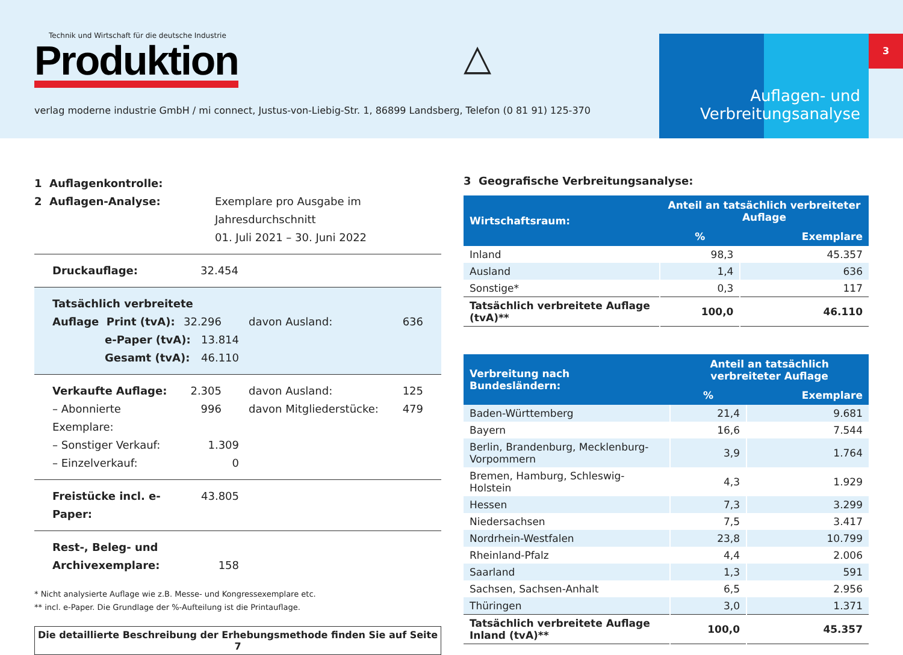Technik und Wirtschaft für die deutsche Industrie
Produktion
verlag moderne industrie GmbH / mi connect, Justus-von-Liebig-Str. 1, 86899 Landsberg, Telefon (0 81 91) 125-370
△
Auflagen- und
Verbreitungsanalyse
3
1 Auflagenkontrolle:
2 Auflagen-Analyse:
Exemplare pro Ausgabe im
Jahresdurchschnitt
01. Juli 2021 – 30. Juni 2022
Druckauflage: 32.454
Tatsächlich verbreitete
Auflage Print (tvA): 32.296 davon Ausland: 636
e-Paper (tvA): 13.814
Gesamt (tvA): 46.110
Verkaufte Auflage: 2.305 davon Ausland: 125
– Abonnierte Exemplare:
996 davon Mitgliederstücke: 479
– Sonstiger Verkauf: 1.309
– Einzelverkauf: 0
Freistücke incl. e-Paper:
43.805
Rest-, Beleg- und
Archivexemplare: 158
* Nicht analysierte Auflage wie z.B. Messe- und Kongressexemplare etc.
** incl. e-Paper. Die Grundlage der %-Aufteilung ist die Printauflage.
Die detaillierte Beschreibung der Erhebungsmethode finden Sie auf Seite 7
3 Geografische Verbreitungsanalyse:
| Wirtschaftsraum: | Anteil an tatsächlich verbreiteter Auflage | |
| --- | --- | --- |
| | % | Exemplare |
| Inland | 98,3 | 45.357 |
| Ausland | 1,4 | 636 |
| Sonstige* | 0,3 | 117 |
| Tatsächlich verbreitete Auflage (tvA)** | 100,0 | 46.110 |
| Verbreitung nach Bundesländern: | Anteil an tatsächlich verbreiteter Auflage | |
| --- | --- | --- |
| | % | Exemplare |
| Baden-Württemberg | 21,4 | 9.681 |
| Bayern | 16,6 | 7.544 |
| Berlin, Brandenburg, Mecklenburg-Vorpommern | 3,9 | 1.764 |
| Bremen, Hamburg, Schleswig-Holstein | 4,3 | 1.929 |
| Hessen | 7,3 | 3.299 |
| Niedersachsen | 7,5 | 3.417 |
| Nordrhein-Westfalen | 23,8 | 10.799 |
| Rheinland-Pfalz | 4,4 | 2.006 |
| Saarland | 1,3 | 591 |
| Sachsen, Sachsen-Anhalt | 6,5 | 2.956 |
| Thüringen | 3,0 | 1.371 |
| Tatsächlich verbreitete Auflage Inland (tvA)** | 100,0 | 45.357 |